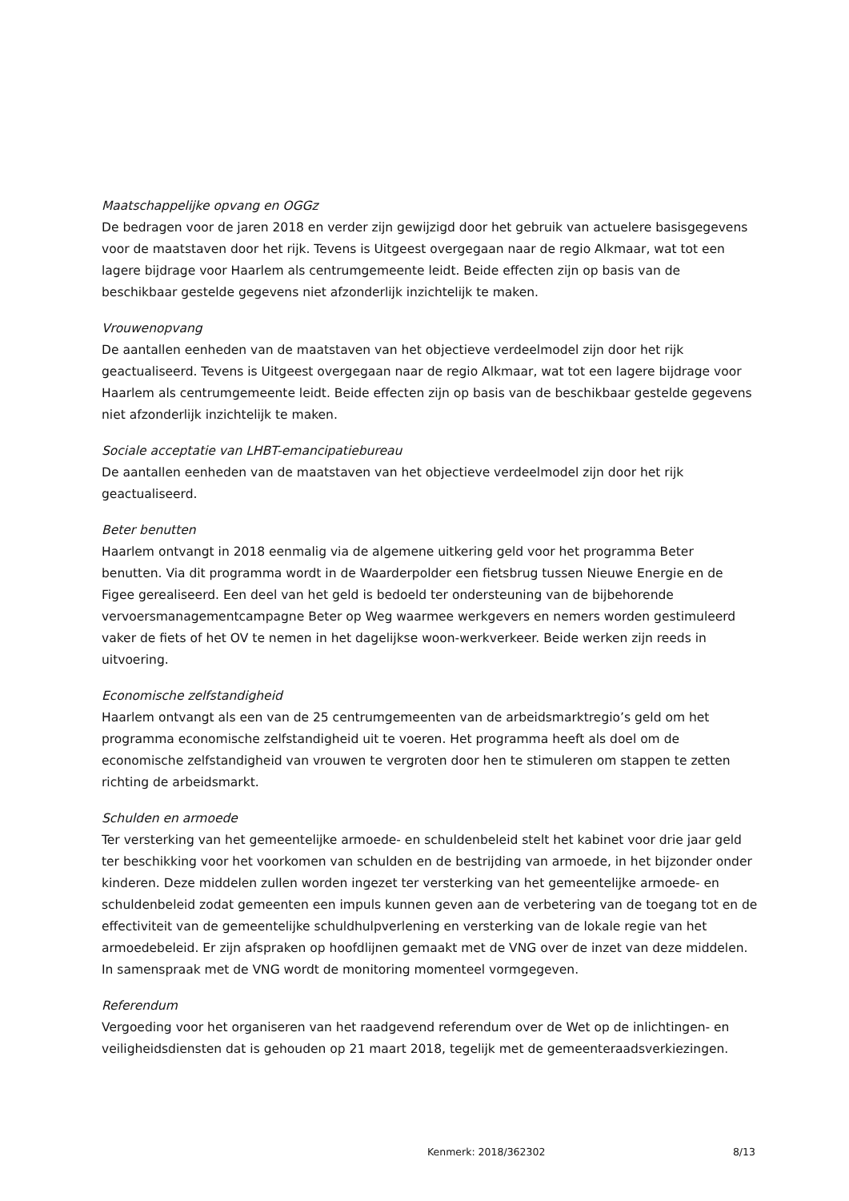Maatschappelijke opvang en OGGz
De bedragen voor de jaren 2018 en verder zijn gewijzigd door het gebruik van actuelere basisgegevens voor de maatstaven door het rijk. Tevens is Uitgeest overgegaan naar de regio Alkmaar, wat tot een lagere bijdrage voor Haarlem als centrumgemeente leidt. Beide effecten zijn op basis van de beschikbaar gestelde gegevens niet afzonderlijk inzichtelijk te maken.
Vrouwenopvang
De aantallen eenheden van de maatstaven van het objectieve verdeelmodel zijn door het rijk geactualiseerd. Tevens is Uitgeest overgegaan naar de regio Alkmaar, wat tot een lagere bijdrage voor Haarlem als centrumgemeente leidt. Beide effecten zijn op basis van de beschikbaar gestelde gegevens niet afzonderlijk inzichtelijk te maken.
Sociale acceptatie van LHBT-emancipatiebureau
De aantallen eenheden van de maatstaven van het objectieve verdeelmodel zijn door het rijk geactualiseerd.
Beter benutten
Haarlem ontvangt in 2018 eenmalig via de algemene uitkering geld voor het programma Beter benutten. Via dit programma wordt in de Waarderpolder een fietsbrug tussen Nieuwe Energie en de Figee gerealiseerd. Een deel van het geld is bedoeld ter ondersteuning van de bijbehorende vervoersmanagementcampagne Beter op Weg waarmee werkgevers en nemers worden gestimuleerd vaker de fiets of het OV te nemen in het dagelijkse woon-werkverkeer. Beide werken zijn reeds in uitvoering.
Economische zelfstandigheid
Haarlem ontvangt als een van de 25 centrumgemeenten van de arbeidsmarktregio’s geld om het programma economische zelfstandigheid uit te voeren. Het programma heeft als doel om de economische zelfstandigheid van vrouwen te vergroten door hen te stimuleren om stappen te zetten richting de arbeidsmarkt.
Schulden en armoede
Ter versterking van het gemeentelijke armoede- en schuldenbeleid stelt het kabinet voor drie jaar geld ter beschikking voor het voorkomen van schulden en de bestrijding van armoede, in het bijzonder onder kinderen. Deze middelen zullen worden ingezet ter versterking van het gemeentelijke armoede- en schuldenbeleid zodat gemeenten een impuls kunnen geven aan de verbetering van de toegang tot en de effectiviteit van de gemeentelijke schuldhulpverlening en versterking van de lokale regie van het armoedebeleid. Er zijn afspraken op hoofdlijnen gemaakt met de VNG over de inzet van deze middelen. In samenspraak met de VNG wordt de monitoring momenteel vormgegeven.
Referendum
Vergoeding voor het organiseren van het raadgevend referendum over de Wet op de inlichtingen- en veiligheidsdiensten dat is gehouden op 21 maart 2018, tegelijk met de gemeenteraadsverkiezingen.
Kenmerk: 2018/362302 8/13